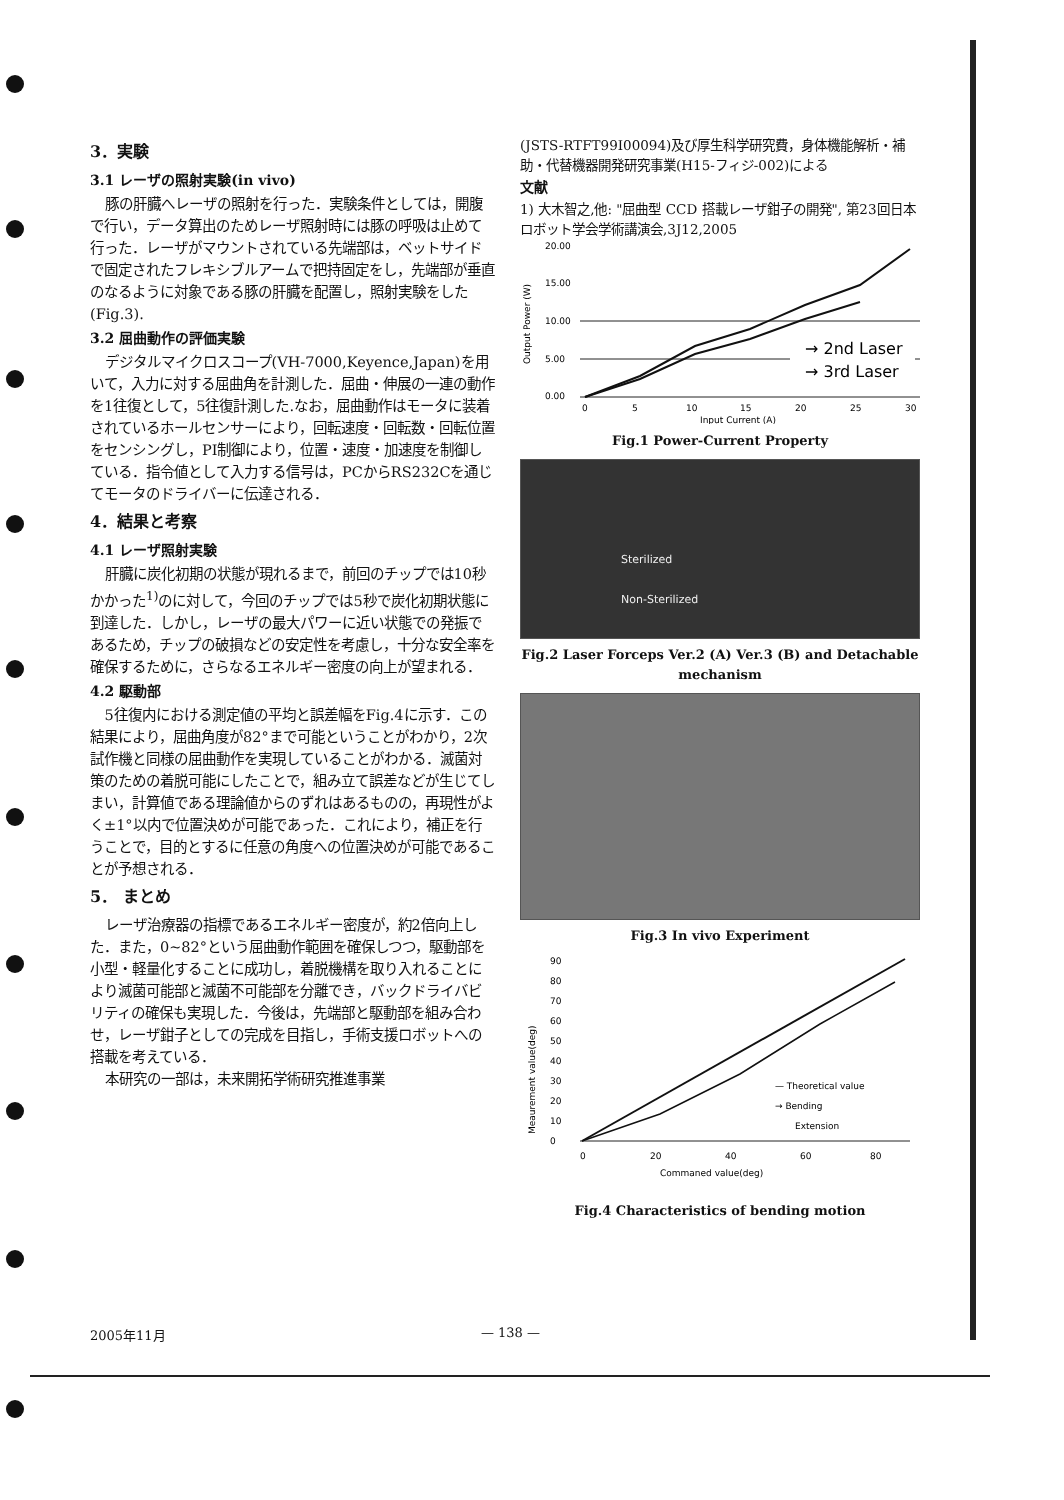3．実験
3.1 レーザの照射実験(in vivo)
豚の肝臓へレーザの照射を行った．実験条件としては，開腹で行い，データ算出のためレーザ照射時には豚の呼吸は止めて行った．レーザがマウントされている先端部は，ベットサイドで固定されたフレキシブルアームで把持固定をし，先端部が垂直のなるように対象である豚の肝臓を配置し，照射実験をした(Fig.3).
3.2 屈曲動作の評価実験
デジタルマイクロスコープ(VH-7000,Keyence,Japan)を用いて，入力に対する屈曲角を計測した．屈曲・伸展の一連の動作を1往復として，5往復計測した.なお，屈曲動作はモータに装着されているホールセンサーにより，回転速度・回転数・回転位置をセンシングし，PI制御により，位置・速度・加速度を制御している．指令値として入力する信号は，PCからRS232Cを通じてモータのドライバーに伝達される．
4．結果と考察
4.1 レーザ照射実験
肝臓に炭化初期の状態が現れるまで，前回のチップでは10秒かかった<sup>1)</sup>のに対して，今回のチップでは5秒で炭化初期状態に到達した．しかし，レーザの最大パワーに近い状態での発振であるため，チップの破損などの安定性を考慮し，十分な安全率を確保するために，さらなるエネルギー密度の向上が望まれる．
4.2 駆動部
5往復内における測定値の平均と誤差幅をFig.4に示す．この結果により，屈曲角度が82°まで可能ということがわかり，2次試作機と同様の屈曲動作を実現していることがわかる．滅菌対策のための着脱可能にしたことで，組み立て誤差などが生じてしまい，計算値である理論値からのずれはあるものの，再現性がよく±1°以内で位置決めが可能であった．これにより，補正を行うことで，目的とするに任意の角度への位置決めが可能であることが予想される．
5． まとめ
レーザ治療器の指標であるエネルギー密度が，約2倍向上した．また，0~82°という屈曲動作範囲を確保しつつ，駆動部を小型・軽量化することに成功し，着脱機構を取り入れることにより滅菌可能部と滅菌不可能部を分離でき，バックドライバビリティの確保も実現した．今後は，先端部と駆動部を組み合わせ，レーザ鉗子としての完成を目指し，手術支援ロボットへの搭載を考えている．
本研究の一部は，未来開拓学術研究推進事業
(JSTS-RTFT99I00094)及び厚生科学研究費，身体機能解析・補助・代替機器開発研究事業(H15-フィジ-002)による
文献
1) 大木智之,他: "屈曲型 CCD 搭載レーザ鉗子の開発", 第23回日本ロボット学会学術講演会,3J12,2005
20.00
15.00
10.00
5.00
0.00
Output Power (W)
→ 2nd Laser
→ 3rd Laser
0
5
10
15
20
25
30
Input Current (A)
Fig.1 Power-Current Property
Sterilized
Non-Sterilized
Fig.2 Laser Forceps Ver.2 (A) Ver.3 (B) and Detachable mechanism
Fig.3 In vivo Experiment
90
80
70
60
50
40
30
20
10
0
— Theoretical value
→ Bending
Extension
Meaurement value(deg)
0
20
40
60
80
Commaned value(deg)
Fig.4 Characteristics of bending motion
2005年11月 — 138 —